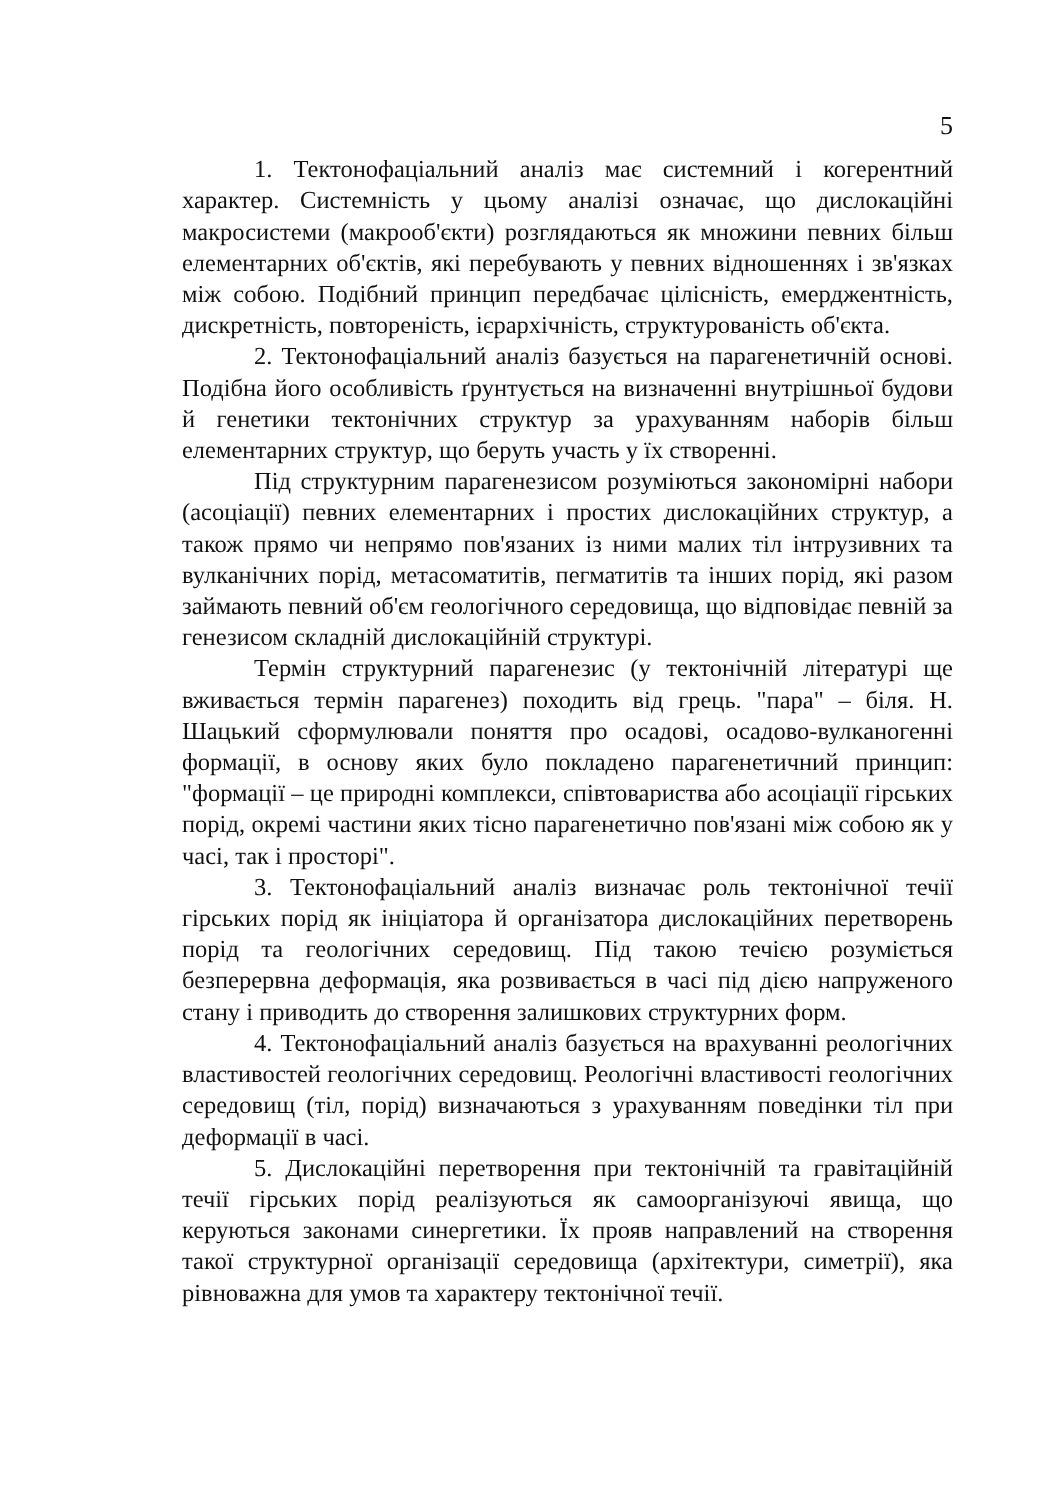5
1. Тектонофаціальний аналіз має системний і когерентний характер. Системність у цьому аналізі означає, що дислокаційні макросистеми (макрооб'єкти) розглядаються як множини певних більш елементарних об'єктів, які перебувають у певних відношеннях і зв'язках між собою. Подібний принцип передбачає цілісність, емерджентність, дискретність, повтореність, ієрархічність, структурованість об'єкта.
2. Тектонофаціальний аналіз базується на парагенетичній основі. Подібна його особливість ґрунтується на визначенні внутрішньої будови й генетики тектонічних структур за урахуванням наборів більш елементарних структур, що беруть участь у їх створенні.
Під структурним парагенезисом розуміються закономірні набори (асоціації) певних елементарних і простих дислокаційних структур, а також прямо чи непрямо пов'язаних із ними малих тіл інтрузивних та вулканічних порід, метасоматитів, пегматитів та інших порід, які разом займають певний об'єм геологічного середовища, що відповідає певній за генезисом складній дислокаційній структурі.
Термін структурний парагенезис (у тектонічній літературі ще вживається термін парагенез) походить від грець. "пара" – біля. Н. Шацький сформулювали поняття про осадові, осадово-вулканогенні формації, в основу яких було покладено парагенетичний принцип: "формації – це природні комплекси, співтовариства або асоціації гірських порід, окремі частини яких тісно парагенетично пов'язані між собою як у часі, так і просторі".
3. Тектонофаціальний аналіз визначає роль тектонічної течії гірських порід як ініціатора й організатора дислокаційних перетворень порід та геологічних середовищ. Під такою течією розуміється безперервна деформація, яка розвивається в часі під дією напруженого стану і приводить до створення залишкових структурних форм.
4. Тектонофаціальний аналіз базується на врахуванні реологічних властивостей геологічних середовищ. Реологічні властивості геологічних середовищ (тіл, порід) визначаються з урахуванням поведінки тіл при деформації в часі.
5. Дислокаційні перетворення при тектонічній та гравітаційній течії гірських порід реалізуються як самоорганізуючі явища, що керуються законами синергетики. Їх прояв направлений на створення такої структурної організації середовища (архітектури, симетрії), яка рівноважна для умов та характеру тектонічної течії.